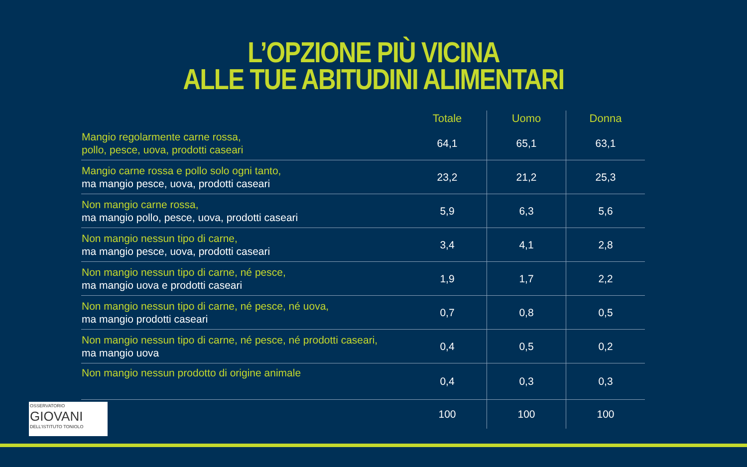L’OPZIONE PIÙ VICINA
ALLE TUE ABITUDINI ALIMENTARI
| | Totale | Uomo | Donna |
| --- | --- | --- | --- |
| Mangio regolarmente carne rossa, pollo, pesce, uova, prodotti caseari | 64,1 | 65,1 | 63,1 |
| Mangio carne rossa e pollo solo ogni tanto, ma mangio pesce, uova, prodotti caseari | 23,2 | 21,2 | 25,3 |
| Non mangio carne rossa, ma mangio pollo, pesce, uova, prodotti caseari | 5,9 | 6,3 | 5,6 |
| Non mangio nessun tipo di carne, ma mangio pesce, uova, prodotti caseari | 3,4 | 4,1 | 2,8 |
| Non mangio nessun tipo di carne, né pesce, ma mangio uova e prodotti caseari | 1,9 | 1,7 | 2,2 |
| Non mangio nessun tipo di carne, né pesce, né uova, ma mangio prodotti caseari | 0,7 | 0,8 | 0,5 |
| Non mangio nessun tipo di carne, né pesce, né prodotti caseari, ma mangio uova | 0,4 | 0,5 | 0,2 |
| Non mangio nessun prodotto di origine animale | 0,4 | 0,3 | 0,3 |
| | 100 | 100 | 100 |
OSSERVATORIO
GIOVANI
DELL’ISTITUTO TONIOLO